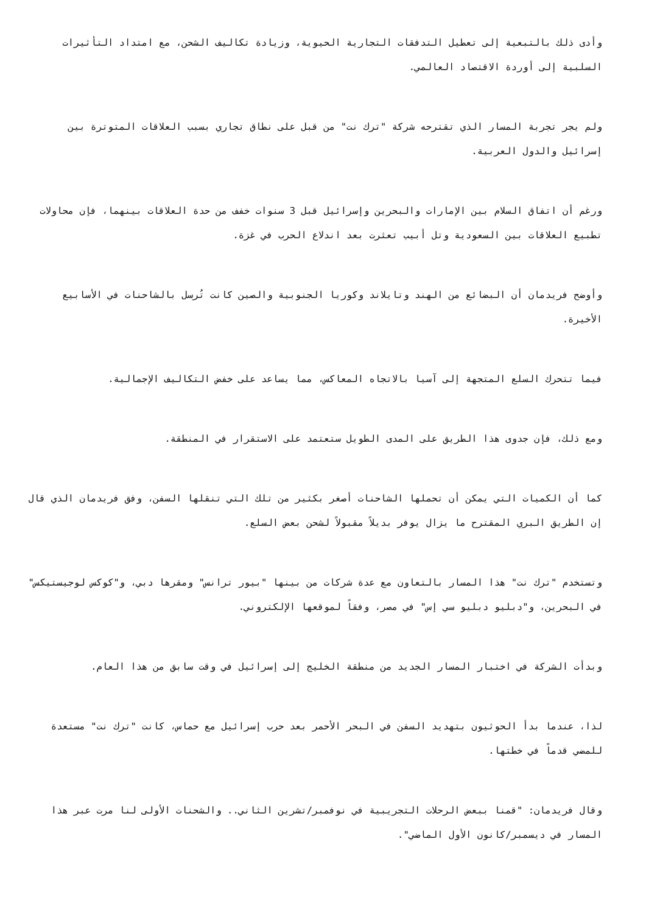وأدى ذلك بالتبعية إلى تعطيل التدفقات التجارية الحيوية، وزيادة تكاليف الشحن، مع امتداد التأثيرات السلبية إلى أوردة الاقتصاد العالمي.
ولم يجر تجربة المسار الذي تقترحه شركة "ترك نت" من قبل على نطاق تجاري بسبب العلاقات المتوترة بين إسرائيل والدول العربية.
ورغم أن اتفاق السلام بين الإمارات والبحرين وإسرائيل قبل 3 سنوات خفف من حدة العلاقات بينهما، فإن محاولات تطبيع العلاقات بين السعودية وتل أبيب تعثرت بعد اندلاع الحرب في غزة.
وأوضح فريدمان أن البضائع من الهند وتايلاند وكوريا الجنوبية والصين كانت تُرسل بالشاحنات في الأسابيع الأخيرة.
فيما تتحرك السلع المتجهة إلى آسيا بالاتجاه المعاكس، مما يساعد على خفض التكاليف الإجمالية.
ومع ذلك، فإن جدوى هذا الطريق على المدى الطويل ستعتمد على الاستقرار في المنطقة.
كما أن الكميات التي يمكن أن تحملها الشاحنات أصغر بكثير من تلك التي تنقلها السفن، وفق فريدمان الذي قال إن الطريق البري المقترح ما يزال يوفر بديلاً مقبولاً لشحن بعض السلع.
وتستخدم "ترك نت" هذا المسار بالتعاون مع عدة شركات من بينها "بيور ترانس" ومقرها دبي، و"كوكس لوجيستيكس" في البحرين، و"دبليو دبليو سي إس" في مصر، وفقاً لموقعها الإلكتروني.
وبدأت الشركة في اختبار المسار الجديد من منطقة الخليج إلى إسرائيل في وقت سابق من هذا العام.
لذا، عندما بدأ الحوثيون بتهديد السفن في البحر الأحمر بعد حرب إسرائيل مع حماس، كانت "ترك نت" مستعدة للمضي قدماً في خطتها.
وقال فريدمان: "قمنا ببعض الرحلات التجريبية في نوفمبر/تشرين الثاني.. والشحنات الأولى لنا مرت عبر هذا المسار في ديسمبر/كانون الأول الماضي".